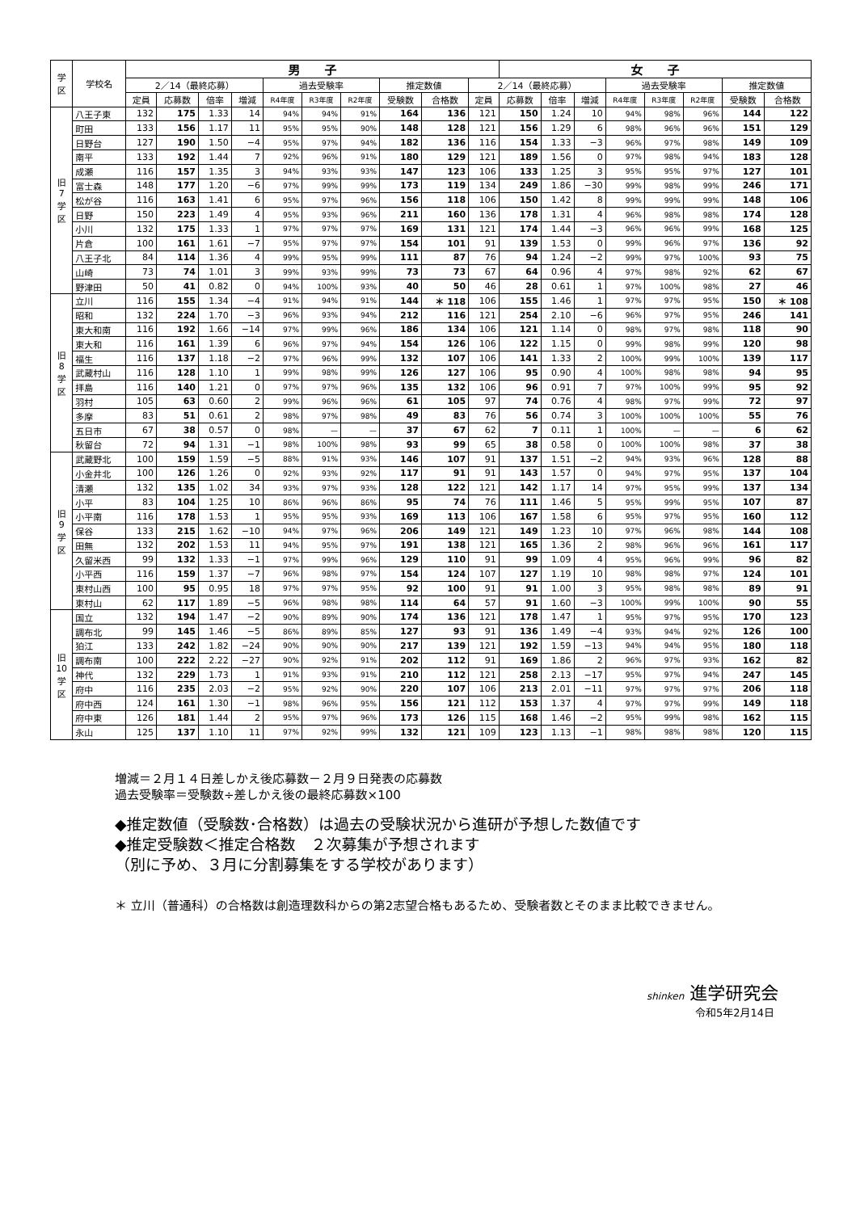| 学 区 | 学校名 | 男 子 | | | | | | | | | | 女 子 | | | | | | | |
| --- | --- | --- | --- | --- | --- | --- | --- | --- | --- | --- | --- | --- | --- | --- | --- | --- | --- | --- | --- |
| | | 2／14（最終応募） | | | | 過去受験率 | | | 推定数値 | | 2／14（最終応募） | | | | 過去受験率 | | | 推定数値 | |
| | | 定員 | 応募数 | 倍率 | 増減 | R4年度 | R3年度 | R2年度 | 受験数 | 合格数 | 定員 | 応募数 | 倍率 | 増減 | R4年度 | R3年度 | R2年度 | 受験数 | 合格数 |
| 旧 7 学 区 | 八王子東 | 132 | 175 | 1.33 | 14 | 94% | 94% | 91% | 164 | 136 | 121 | 150 | 1.24 | 10 | 94% | 98% | 96% | 144 | 122 |
| | 町田 | 133 | 156 | 1.17 | 11 | 95% | 95% | 90% | 148 | 128 | 121 | 156 | 1.29 | 6 | 98% | 96% | 96% | 151 | 129 |
| | 日野台 | 127 | 190 | 1.50 | −4 | 95% | 97% | 94% | 182 | 136 | 116 | 154 | 1.33 | −3 | 96% | 97% | 98% | 149 | 109 |
| | 南平 | 133 | 192 | 1.44 | 7 | 92% | 96% | 91% | 180 | 129 | 121 | 189 | 1.56 | 0 | 97% | 98% | 94% | 183 | 128 |
| | 成瀬 | 116 | 157 | 1.35 | 3 | 94% | 93% | 93% | 147 | 123 | 106 | 133 | 1.25 | 3 | 95% | 95% | 97% | 127 | 101 |
| | 富士森 | 148 | 177 | 1.20 | −6 | 97% | 99% | 99% | 173 | 119 | 134 | 249 | 1.86 | −30 | 99% | 98% | 99% | 246 | 171 |
| | 松が谷 | 116 | 163 | 1.41 | 6 | 95% | 97% | 96% | 156 | 118 | 106 | 150 | 1.42 | 8 | 99% | 99% | 99% | 148 | 106 |
| | 日野 | 150 | 223 | 1.49 | 4 | 95% | 93% | 96% | 211 | 160 | 136 | 178 | 1.31 | 4 | 96% | 98% | 98% | 174 | 128 |
| | 小川 | 132 | 175 | 1.33 | 1 | 97% | 97% | 97% | 169 | 131 | 121 | 174 | 1.44 | −3 | 96% | 96% | 99% | 168 | 125 |
| | 片倉 | 100 | 161 | 1.61 | −7 | 95% | 97% | 97% | 154 | 101 | 91 | 139 | 1.53 | 0 | 99% | 96% | 97% | 136 | 92 |
| | 八王子北 | 84 | 114 | 1.36 | 4 | 99% | 95% | 99% | 111 | 87 | 76 | 94 | 1.24 | −2 | 99% | 97% | 100% | 93 | 75 |
| | 山崎 | 73 | 74 | 1.01 | 3 | 99% | 93% | 99% | 73 | 73 | 67 | 64 | 0.96 | 4 | 97% | 98% | 92% | 62 | 67 |
| | 野津田 | 50 | 41 | 0.82 | 0 | 94% | 100% | 93% | 40 | 50 | 46 | 28 | 0.61 | 1 | 97% | 100% | 98% | 27 | 46 |
| 旧 8 学 区 | 立川 | 116 | 155 | 1.34 | −4 | 91% | 94% | 91% | 144 | ＊ 118 | 106 | 155 | 1.46 | 1 | 97% | 97% | 95% | 150 | ＊ 108 |
| | 昭和 | 132 | 224 | 1.70 | −3 | 96% | 93% | 94% | 212 | 116 | 121 | 254 | 2.10 | −6 | 96% | 97% | 95% | 246 | 141 |
| | 東大和南 | 116 | 192 | 1.66 | −14 | 97% | 99% | 96% | 186 | 134 | 106 | 121 | 1.14 | 0 | 98% | 97% | 98% | 118 | 90 |
| | 東大和 | 116 | 161 | 1.39 | 6 | 96% | 97% | 94% | 154 | 126 | 106 | 122 | 1.15 | 0 | 99% | 98% | 99% | 120 | 98 |
| | 福生 | 116 | 137 | 1.18 | −2 | 97% | 96% | 99% | 132 | 107 | 106 | 141 | 1.33 | 2 | 100% | 99% | 100% | 139 | 117 |
| | 武蔵村山 | 116 | 128 | 1.10 | 1 | 99% | 98% | 99% | 126 | 127 | 106 | 95 | 0.90 | 4 | 100% | 98% | 98% | 94 | 95 |
| | 拝島 | 116 | 140 | 1.21 | 0 | 97% | 97% | 96% | 135 | 132 | 106 | 96 | 0.91 | 7 | 97% | 100% | 99% | 95 | 92 |
| | 羽村 | 105 | 63 | 0.60 | 2 | 99% | 96% | 96% | 61 | 105 | 97 | 74 | 0.76 | 4 | 98% | 97% | 99% | 72 | 97 |
| | 多摩 | 83 | 51 | 0.61 | 2 | 98% | 97% | 98% | 49 | 83 | 76 | 56 | 0.74 | 3 | 100% | 100% | 100% | 55 | 76 |
| | 五日市 | 67 | 38 | 0.57 | 0 | 98% | — | — | 37 | 67 | 62 | 7 | 0.11 | 1 | 100% | — | — | 6 | 62 |
| | 秋留台 | 72 | 94 | 1.31 | −1 | 98% | 100% | 98% | 93 | 99 | 65 | 38 | 0.58 | 0 | 100% | 100% | 98% | 37 | 38 |
| 旧 9 学 区 | 武蔵野北 | 100 | 159 | 1.59 | −5 | 88% | 91% | 93% | 146 | 107 | 91 | 137 | 1.51 | −2 | 94% | 93% | 96% | 128 | 88 |
| | 小金井北 | 100 | 126 | 1.26 | 0 | 92% | 93% | 92% | 117 | 91 | 91 | 143 | 1.57 | 0 | 94% | 97% | 95% | 137 | 104 |
| | 清瀬 | 132 | 135 | 1.02 | 34 | 93% | 97% | 93% | 128 | 122 | 121 | 142 | 1.17 | 14 | 97% | 95% | 99% | 137 | 134 |
| | 小平 | 83 | 104 | 1.25 | 10 | 86% | 96% | 86% | 95 | 74 | 76 | 111 | 1.46 | 5 | 95% | 99% | 95% | 107 | 87 |
| | 小平南 | 116 | 178 | 1.53 | 1 | 95% | 95% | 93% | 169 | 113 | 106 | 167 | 1.58 | 6 | 95% | 97% | 95% | 160 | 112 |
| | 保谷 | 133 | 215 | 1.62 | −10 | 94% | 97% | 96% | 206 | 149 | 121 | 149 | 1.23 | 10 | 97% | 96% | 98% | 144 | 108 |
| | 田無 | 132 | 202 | 1.53 | 11 | 94% | 95% | 97% | 191 | 138 | 121 | 165 | 1.36 | 2 | 98% | 96% | 96% | 161 | 117 |
| | 久留米西 | 99 | 132 | 1.33 | −1 | 97% | 99% | 96% | 129 | 110 | 91 | 99 | 1.09 | 4 | 95% | 96% | 99% | 96 | 82 |
| | 小平西 | 116 | 159 | 1.37 | −7 | 96% | 98% | 97% | 154 | 124 | 107 | 127 | 1.19 | 10 | 98% | 98% | 97% | 124 | 101 |
| | 東村山西 | 100 | 95 | 0.95 | 18 | 97% | 97% | 95% | 92 | 100 | 91 | 91 | 1.00 | 3 | 95% | 98% | 98% | 89 | 91 |
| | 東村山 | 62 | 117 | 1.89 | −5 | 96% | 98% | 98% | 114 | 64 | 57 | 91 | 1.60 | −3 | 100% | 99% | 100% | 90 | 55 |
| 旧 10 学 区 | 国立 | 132 | 194 | 1.47 | −2 | 90% | 89% | 90% | 174 | 136 | 121 | 178 | 1.47 | 1 | 95% | 97% | 95% | 170 | 123 |
| | 調布北 | 99 | 145 | 1.46 | −5 | 86% | 89% | 85% | 127 | 93 | 91 | 136 | 1.49 | −4 | 93% | 94% | 92% | 126 | 100 |
| | 狛江 | 133 | 242 | 1.82 | −24 | 90% | 90% | 90% | 217 | 139 | 121 | 192 | 1.59 | −13 | 94% | 94% | 95% | 180 | 118 |
| | 調布南 | 100 | 222 | 2.22 | −27 | 90% | 92% | 91% | 202 | 112 | 91 | 169 | 1.86 | 2 | 96% | 97% | 93% | 162 | 82 |
| | 神代 | 132 | 229 | 1.73 | 1 | 91% | 93% | 91% | 210 | 112 | 121 | 258 | 2.13 | −17 | 95% | 97% | 94% | 247 | 145 |
| | 府中 | 116 | 235 | 2.03 | −2 | 95% | 92% | 90% | 220 | 107 | 106 | 213 | 2.01 | −11 | 97% | 97% | 97% | 206 | 118 |
| | 府中西 | 124 | 161 | 1.30 | −1 | 98% | 96% | 95% | 156 | 121 | 112 | 153 | 1.37 | 4 | 97% | 97% | 99% | 149 | 118 |
| | 府中東 | 126 | 181 | 1.44 | 2 | 95% | 97% | 96% | 173 | 126 | 115 | 168 | 1.46 | −2 | 95% | 99% | 98% | 162 | 115 |
| | 永山 | 125 | 137 | 1.10 | 11 | 97% | 92% | 99% | 132 | 121 | 109 | 123 | 1.13 | −1 | 98% | 98% | 98% | 120 | 115 |
増減＝２月１４日差しかえ後応募数－２月９日発表の応募数
過去受験率＝受験数÷差しかえ後の最終応募数×100
◆推定数値（受験数･合格数）は過去の受験状況から進研が予想した数値です
◆推定受験数＜推定合格数　２次募集が予想されます
（別に予め、３月に分割募集をする学校があります）
＊ 立川（普通科）の合格数は創造理数科からの第2志望合格もあるため、受験者数とそのまま比較できません。
shinken 進学研究会
令和5年2月14日